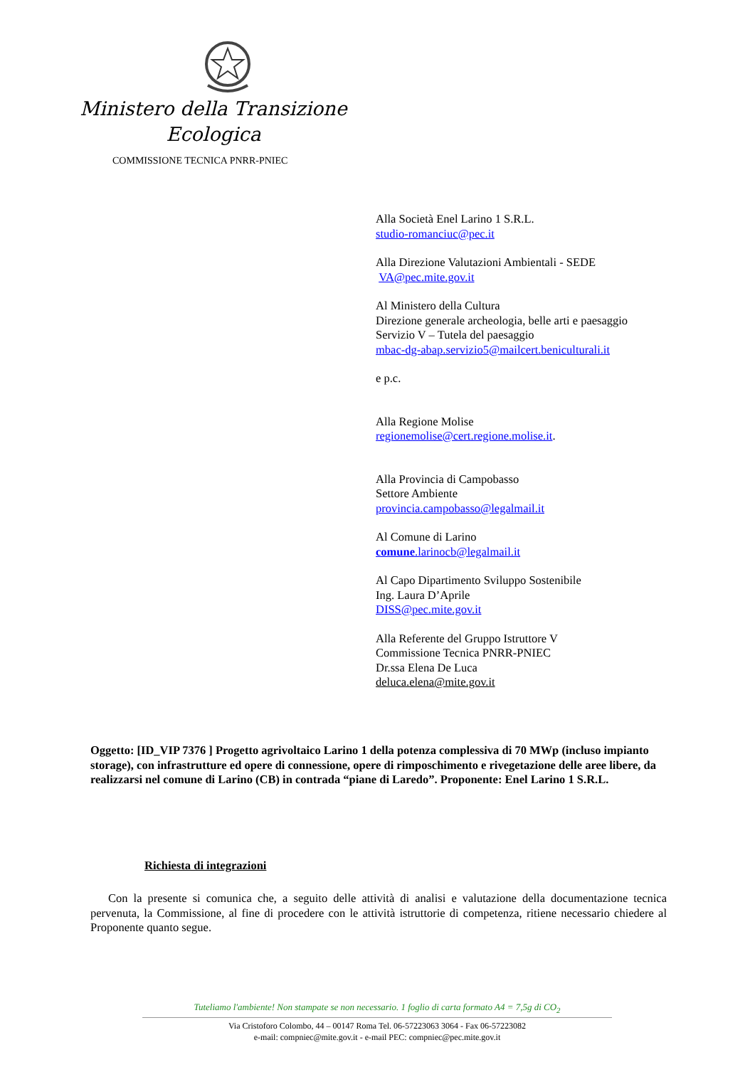Ministero della Transizione
Ecologica
COMMISSIONE TECNICA PNRR-PNIEC
Alla Società Enel Larino 1 S.R.L.
studio-romanciuc@pec.it
Alla Direzione Valutazioni Ambientali - SEDE
VA@pec.mite.gov.it
Al Ministero della Cultura
Direzione generale archeologia, belle arti e paesaggio Servizio V – Tutela del paesaggio
mbac-dg-abap.servizio5@mailcert.beniculturali.it
e p.c.
Alla Regione Molise
regionemolise@cert.regione.molise.it.
Alla Provincia di Campobasso
Settore Ambiente
provincia.campobasso@legalmail.it
Al Comune di Larino
comune.larinocb@legalmail.it
Al Capo Dipartimento Sviluppo Sostenibile
Ing. Laura D’Aprile
DISS@pec.mite.gov.it
Alla Referente del Gruppo Istruttore V
Commissione Tecnica PNRR-PNIEC
Dr.ssa Elena De Luca
deluca.elena@mite.gov.it
Oggetto: [ID_VIP 7376 ] Progetto agrivoltaico Larino 1 della potenza complessiva di 70 MWp (incluso impianto storage), con infrastrutture ed opere di connessione, opere di rimposchimento e rivegetazione delle aree libere, da realizzarsi nel comune di Larino (CB) in contrada “piane di Laredo”. Proponente: Enel Larino 1 S.R.L.
Richiesta di integrazioni
Con la presente si comunica che, a seguito delle attività di analisi e valutazione della documentazione tecnica pervenuta, la Commissione, al fine di procedere con le attività istruttorie di competenza, ritiene necessario chiedere al Proponente quanto segue.
Tuteliamo l'ambiente! Non stampate se non necessario. 1 foglio di carta formato A4 = 7,5g di CO<sub>2</sub>
Via Cristoforo Colombo, 44 – 00147 Roma Tel. 06-57223063 3064 - Fax 06-57223082
e-mail: compniec@mite.gov.it - e-mail PEC: compniec@pec.mite.gov.it